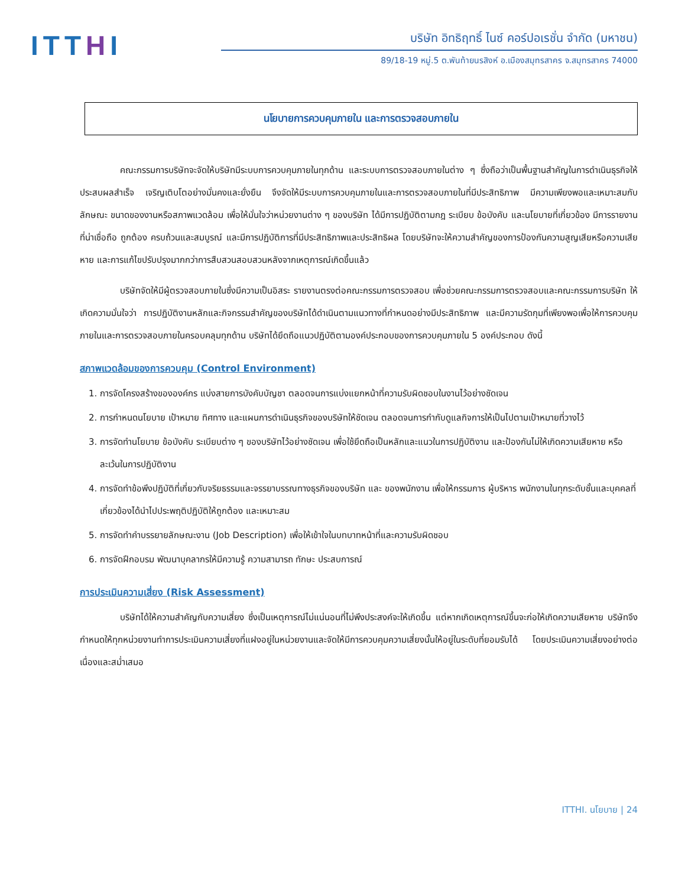ITTHI
บริษัท อิทธิฤทธิ์ ไนซ์ คอร์ปอเรชั่น จำกัด (มหาชน)
89/18-19 หมู่.5 ต.พันท้ายนรสิงห์ อ.เมืองสมุทรสาคร จ.สมุทรสาคร 74000
นโยบายการควบคุมภายใน และการตรวจสอบภายใน
คณะกรรมการบริษัทจะจัดให้บริษัทมีระบบการควบคุมภายในทุกด้าน และระบบการตรวจสอบภายในต่าง ๆ ซึ่งถือว่าเป็นพื้นฐานสำคัญในการดำเนินธุรกิจให้ประสบผลสำเร็จ เจริญเติบโตอย่างมั่นคงและยั่งยืน จึงจัดให้มีระบบการควบคุมภายในและการตรวจสอบภายในที่มีประสิทธิภาพ มีความเพียงพอและเหมาะสมกับลักษณะ ขนาดของงานหรือสภาพแวดล้อม เพื่อให้มั่นใจว่าหน่วยงานต่าง ๆ ของบริษัท ได้มีการปฏิบัติตามกฎ ระเบียบ ข้อบังคับ และนโยบายที่เกี่ยวข้อง มีการรายงานที่น่าเชื่อถือ ถูกต้อง ครบถ้วนและสมบูรณ์ และมีการปฏิบัติการที่มีประสิทธิภาพและประสิทธิผล โดยบริษัทจะให้ความสำคัญของการป้องกันความสูญเสียหรือความเสียหาย และการแก้ไขปรับปรุงมากกว่าการสืบสวนสอบสวนหลังจากเหตุการณ์เกิดขึ้นแล้ว
บริษัทจัดให้มีผู้ตรวจสอบภายในซึ่งมีความเป็นอิสระ รายงานตรงต่อคณะกรรมการตรวจสอบ เพื่อช่วยคณะกรรมการตรวจสอบและคณะกรรมการบริษัท ให้เกิดความมั่นใจว่า การปฏิบัติงานหลักและกิจกรรมสำคัญของบริษัทได้ดำเนินตามแนวทางที่กำหนดอย่างมีประสิทธิภาพ และมีความรัดกุมที่เพียงพอเพื่อให้การควบคุมภายในและการตรวจสอบภายในครอบคลุมทุกด้าน บริษัทได้ยึดถือแนวปฏิบัติตามองค์ประกอบของการควบคุมภายใน 5 องค์ประกอบ ดังนี้
สภาพแวดล้อมของการควบคุม (Control Environment)
1. การจัดโครงสร้างขององค์กร แบ่งสายการบังคับบัญชา ตลอดจนการแบ่งแยกหน้าที่ความรับผิดชอบในงานไว้อย่างชัดเจน
2. การกำหนดนโยบาย เป้าหมาย ทิศทาง และแผนการดำเนินธุรกิจของบริษัทให้ชัดเจน ตลอดจนการกำกับดูแลกิจการให้เป็นไปตามเป้าหมายที่วางไว้
3. การจัดทำนโยบาย ข้อบังคับ ระเบียบต่าง ๆ ของบริษัทไว้อย่างชัดเจน เพื่อใช้ยึดถือเป็นหลักและแนวในการปฏิบัติงาน และป้องกันไม่ให้เกิดความเสียหาย หรือละเว้นในการปฏิบัติงาน
4. การจัดทำข้อพึงปฏิบัติที่เกี่ยวกับจริยธรรมและจรรยาบรรณทางธุรกิจของบริษัท และ ของพนักงาน เพื่อให้กรรมการ ผู้บริหาร พนักงานในทุกระดับชั้นและบุคคลที่เกี่ยวข้องได้นำไปประพฤติปฏิบัติให้ถูกต้อง และเหมาะสม
5. การจัดทำคำบรรยายลักษณะงาน (Job Description) เพื่อให้เข้าใจในบทบาทหน้าที่และความรับผิดชอบ
6. การจัดฝึกอบรม พัฒนาบุคลากรให้มีความรู้ ความสามารถ ทักษะ ประสบการณ์
การประเมินความเสี่ยง (Risk Assessment)
บริษัทได้ให้ความสำคัญกับความเสี่ยง ซึ่งเป็นเหตุการณ์ไม่แน่นอนที่ไม่พึงประสงค์จะให้เกิดขึ้น แต่หากเกิดเหตุการณ์ขึ้นจะก่อให้เกิดความเสียหาย บริษัทจึงกำหนดให้ทุกหน่วยงานทำการประเมินความเสี่ยงที่แฝงอยู่ในหน่วยงานและจัดให้มีการควบคุมความเสี่ยงนั้นให้อยู่ในระดับที่ยอมรับได้ โดยประเมินความเสี่ยงอย่างต่อเนื่องและสม่ำเสมอ
ITTHI. นโยบาย | 24